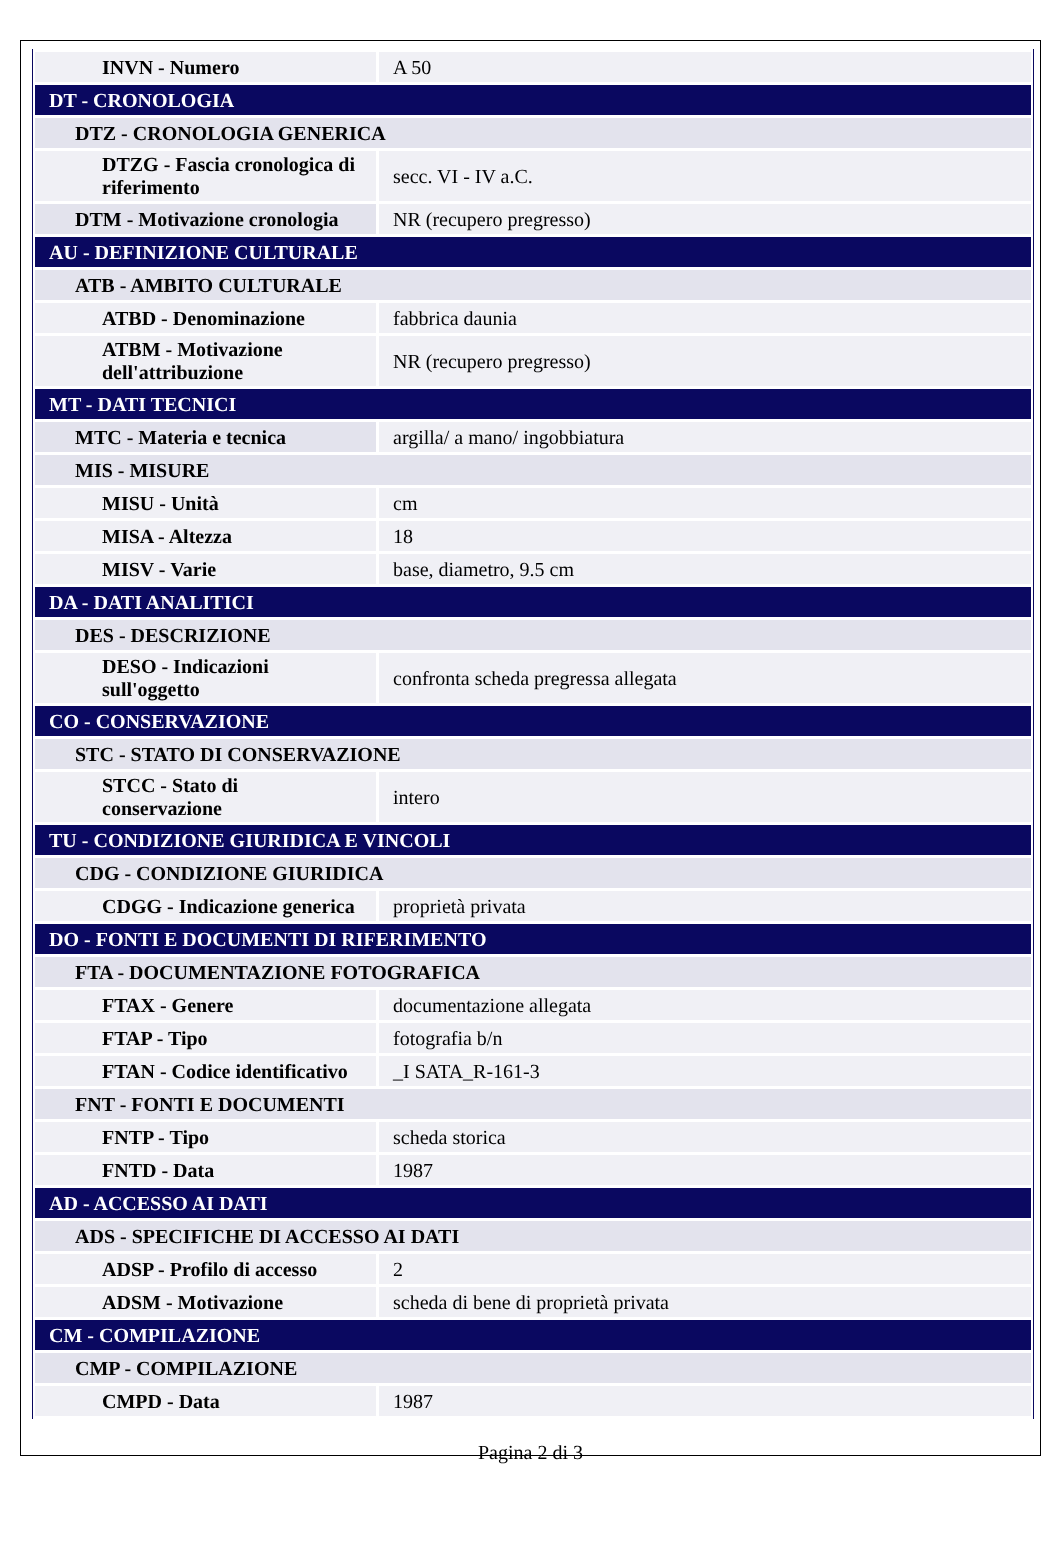| INVN - Numero | A 50 |
| DT - CRONOLOGIA | |
| DTZ - CRONOLOGIA GENERICA | |
| DTZG - Fascia cronologica di riferimento | secc. VI - IV a.C. |
| DTM - Motivazione cronologia | NR (recupero pregresso) |
| AU - DEFINIZIONE CULTURALE | |
| ATB - AMBITO CULTURALE | |
| ATBD - Denominazione | fabbrica daunia |
| ATBM - Motivazione dell'attribuzione | NR (recupero pregresso) |
| MT - DATI TECNICI | |
| MTC - Materia e tecnica | argilla/ a mano/ ingobbiatura |
| MIS - MISURE | |
| MISU - Unità | cm |
| MISA - Altezza | 18 |
| MISV - Varie | base, diametro, 9.5 cm |
| DA - DATI ANALITICI | |
| DES - DESCRIZIONE | |
| DESO - Indicazioni sull'oggetto | confronta scheda pregressa allegata |
| CO - CONSERVAZIONE | |
| STC - STATO DI CONSERVAZIONE | |
| STCC - Stato di conservazione | intero |
| TU - CONDIZIONE GIURIDICA E VINCOLI | |
| CDG - CONDIZIONE GIURIDICA | |
| CDGG - Indicazione generica | proprietà privata |
| DO - FONTI E DOCUMENTI DI RIFERIMENTO | |
| FTA - DOCUMENTAZIONE FOTOGRAFICA | |
| FTAX - Genere | documentazione allegata |
| FTAP - Tipo | fotografia b/n |
| FTAN - Codice identificativo | _I SATA_R-161-3 |
| FNT - FONTI E DOCUMENTI | |
| FNTP - Tipo | scheda storica |
| FNTD - Data | 1987 |
| AD - ACCESSO AI DATI | |
| ADS - SPECIFICHE DI ACCESSO AI DATI | |
| ADSP - Profilo di accesso | 2 |
| ADSM - Motivazione | scheda di bene di proprietà privata |
| CM - COMPILAZIONE | |
| CMP - COMPILAZIONE | |
| CMPD - Data | 1987 |
Pagina 2 di 3